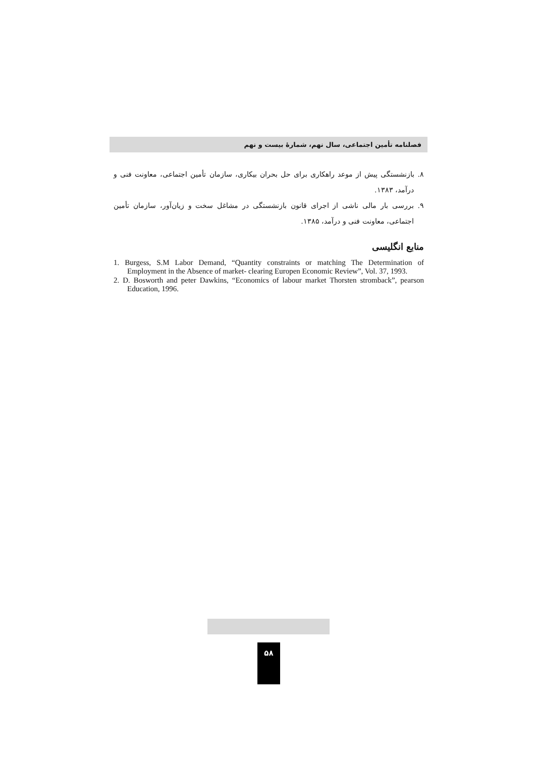فصلنامه تأمین اجتماعی، سال نهم، شمارهٔ بیست و نهم
۸. بازنشستگی پیش از موعد راهکاری برای حل بحران بیکاری، سازمان تأمین اجتماعی، معاونت فنی و درآمد، ۱۳۸۳.
۹. بررسی بار مالی ناشی از اجرای قانون بازنشستگی در مشاغل سخت و زیان‌آور، سازمان تأمین اجتماعی، معاونت فنی و درآمد، ۱۳۸۵.
منابع انگلیسی
1. Burgess, S.M Labor Demand, “Quantity constraints or matching The Determination of Employment in the Absence of market- clearing Europen Economic Review”, Vol. 37, 1993.
2. D. Bosworth and peter Dawkins, “Economics of labour market Thorsten stromback”, pearson Education, 1996.
۵۸